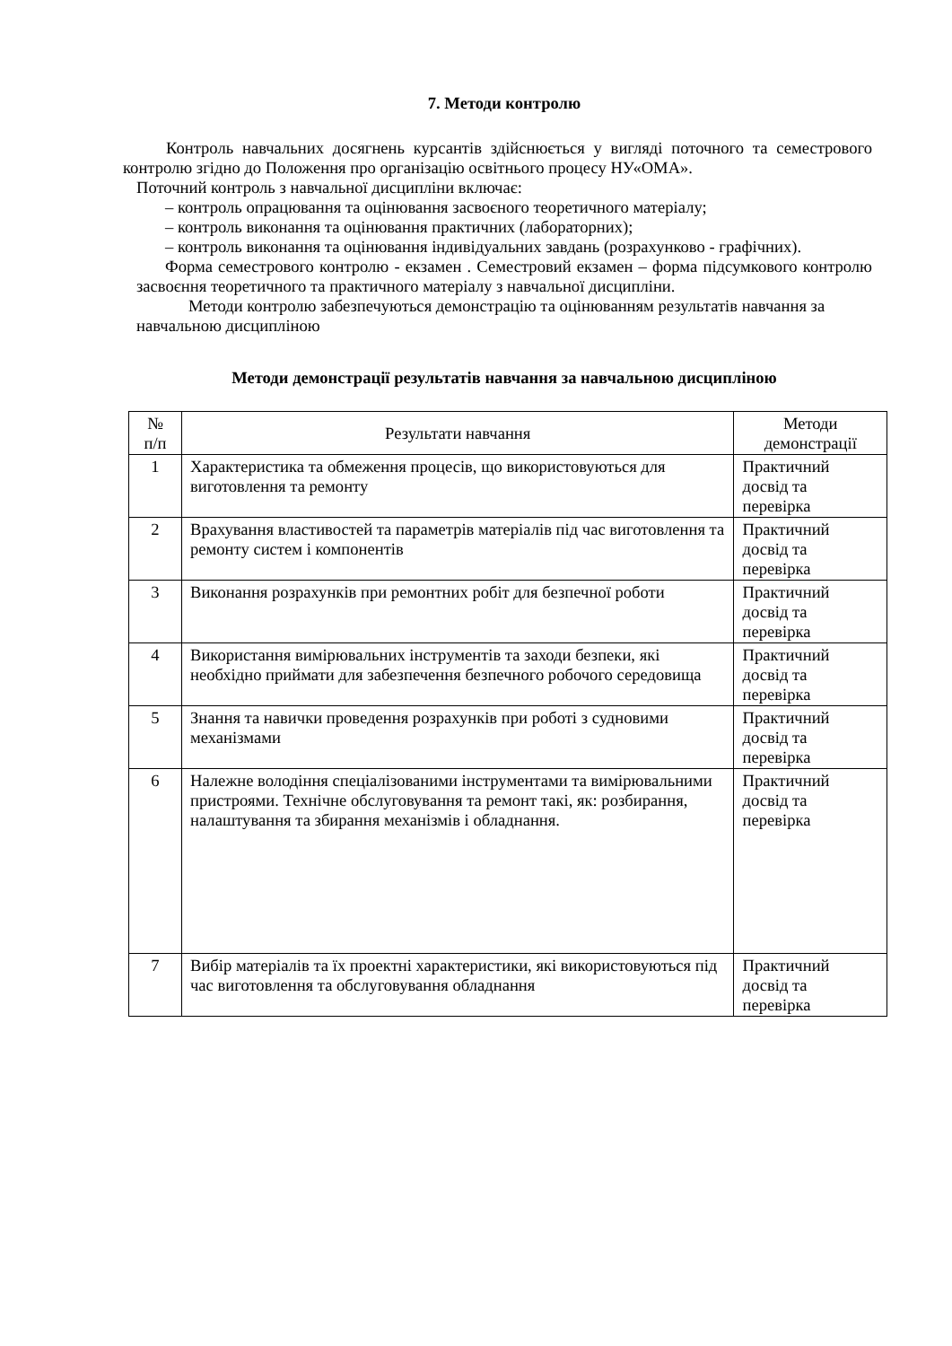7. Методи контролю
Контроль навчальних досягнень курсантів здійснюється у вигляді поточного та семестрового контролю згідно до Положення про організацію освітнього процесу НУ«ОМА».
Поточний контроль з навчальної дисципліни включає:
– контроль опрацювання та оцінювання засвоєного теоретичного матеріалу;
– контроль виконання та оцінювання практичних (лабораторних);
– контроль виконання та оцінювання індивідуальних завдань (розрахунково - графічних).
Форма семестрового контролю - екзамен . Семестровий екзамен – форма підсумкового контролю засвоєння теоретичного та практичного матеріалу з навчальної дисципліни.
Методи контролю забезпечуються демонстрацію та оцінюванням результатів навчання за навчальною дисципліною
Методи демонстрації результатів навчання за навчальною дисципліною
| № п/п | Результати навчання | Методи демонстрації |
| 1 | Характеристика та обмеження процесів, що використовуються для виготовлення та ремонту | Практичний досвід та перевірка |
| 2 | Врахування властивостей та параметрів матеріалів під час виготовлення та ремонту систем і компонентів | Практичний досвід та перевірка |
| 3 | Виконання розрахунків при ремонтних робіт для безпечної роботи | Практичний досвід та перевірка |
| 4 | Використання вимірювальних інструментів та заходи безпеки, які необхідно приймати для забезпечення безпечного робочого середовища | Практичний досвід та перевірка |
| 5 | Знання та навички проведення розрахунків при роботі з судновими механізмами | Практичний досвід та перевірка |
| 6 | Належне володіння спеціалізованими інструментами та вимірювальними пристроями. Технічне обслуговування та ремонт такі, як: розбирання, налаштування та збирання механізмів і обладнання. | Практичний досвід та перевірка |
| 7 | Вибір матеріалів та їх проектні характеристики, які використовуються під час виготовлення та обслуговування обладнання | Практичний досвід та перевірка |